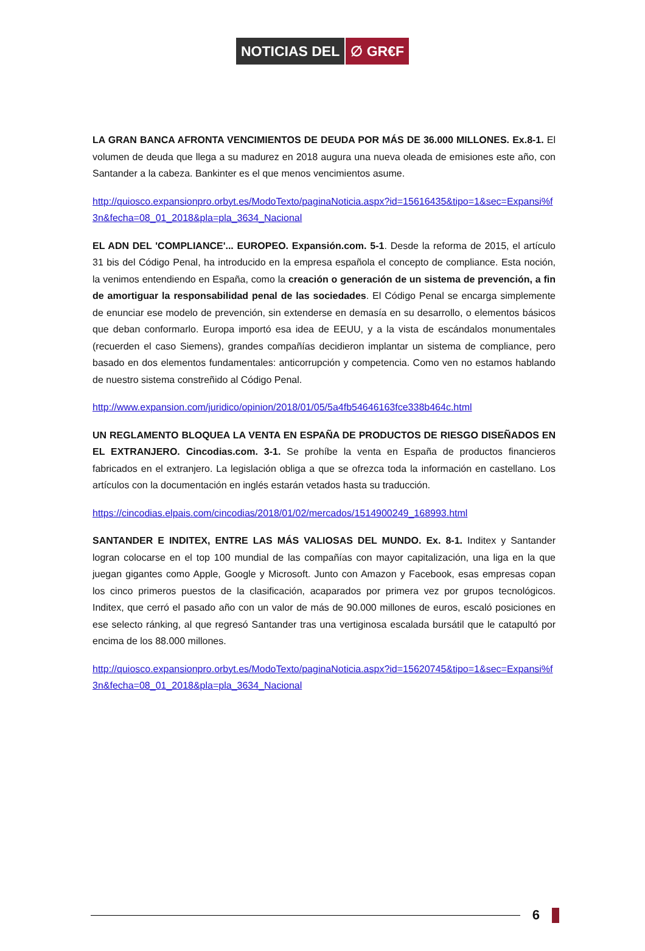NOTICIAS DEL ∅ GR€F
LA GRAN BANCA AFRONTA VENCIMIENTOS DE DEUDA POR MÁS DE 36.000 MILLONES. Ex.8-1. El volumen de deuda que llega a su madurez en 2018 augura una nueva oleada de emisiones este año, con Santander a la cabeza. Bankinter es el que menos vencimientos asume.
http://quiosco.expansionpro.orbyt.es/ModoTexto/paginaNoticia.aspx?id=15616435&tipo=1&sec=Expansi%f3n&fecha=08_01_2018&pla=pla_3634_Nacional
EL ADN DEL 'COMPLIANCE'... EUROPEO. Expansión.com. 5-1. Desde la reforma de 2015, el artículo 31 bis del Código Penal, ha introducido en la empresa española el concepto de compliance. Esta noción, la venimos entendiendo en España, como la creación o generación de un sistema de prevención, a fin de amortiguar la responsabilidad penal de las sociedades. El Código Penal se encarga simplemente de enunciar ese modelo de prevención, sin extenderse en demasía en su desarrollo, o elementos básicos que deban conformarlo. Europa importó esa idea de EEUU, y a la vista de escándalos monumentales (recuerden el caso Siemens), grandes compañías decidieron implantar un sistema de compliance, pero basado en dos elementos fundamentales: anticorrupción y competencia. Como ven no estamos hablando de nuestro sistema constreñido al Código Penal.
http://www.expansion.com/juridico/opinion/2018/01/05/5a4fb54646163fce338b464c.html
UN REGLAMENTO BLOQUEA LA VENTA EN ESPAÑA DE PRODUCTOS DE RIESGO DISEÑADOS EN EL EXTRANJERO. Cincodias.com. 3-1. Se prohíbe la venta en España de productos financieros fabricados en el extranjero. La legislación obliga a que se ofrezca toda la información en castellano. Los artículos con la documentación en inglés estarán vetados hasta su traducción.
https://cincodias.elpais.com/cincodias/2018/01/02/mercados/1514900249_168993.html
SANTANDER E INDITEX, ENTRE LAS MÁS VALIOSAS DEL MUNDO. Ex. 8-1. Inditex y Santander logran colocarse en el top 100 mundial de las compañías con mayor capitalización, una liga en la que juegan gigantes como Apple, Google y Microsoft. Junto con Amazon y Facebook, esas empresas copan los cinco primeros puestos de la clasificación, acaparados por primera vez por grupos tecnológicos. Inditex, que cerró el pasado año con un valor de más de 90.000 millones de euros, escaló posiciones en ese selecto ránking, al que regresó Santander tras una vertiginosa escalada bursátil que le catapultó por encima de los 88.000 millones.
http://quiosco.expansionpro.orbyt.es/ModoTexto/paginaNoticia.aspx?id=15620745&tipo=1&sec=Expansi%f3n&fecha=08_01_2018&pla=pla_3634_Nacional
6